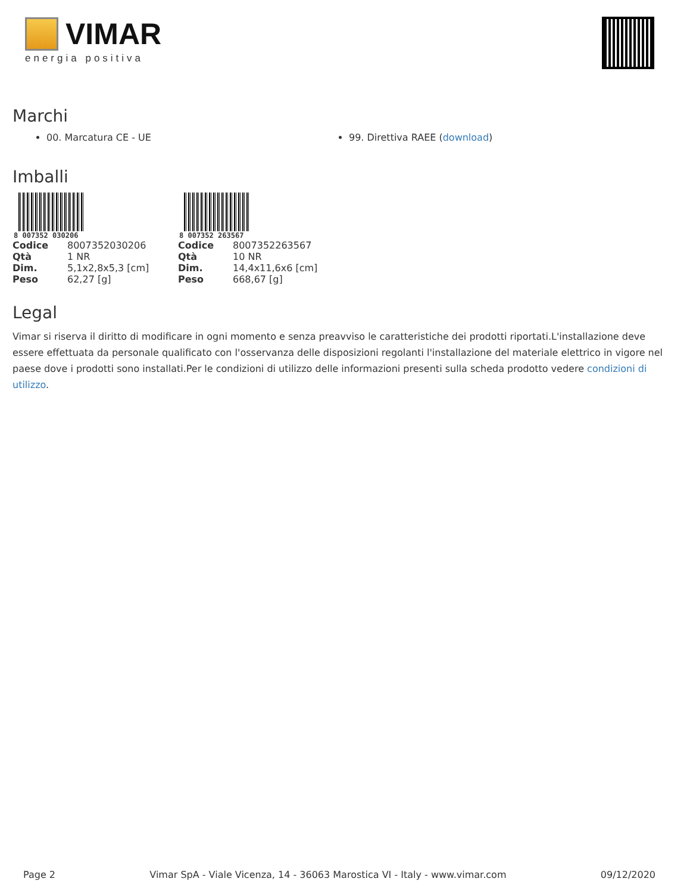VIMAR
energia positiva
Marchi
00. Marcatura CE - UE 99. Direttiva RAEE (download)
Imballi
8 007352 030206
| Codice | 8007352030206 |
| Qtà | 1 NR |
| Dim. | 5,1x2,8x5,3 [cm] |
| Peso | 62,27 [g] |
8 007352 263567
| Codice | 8007352263567 |
| Qtà | 10 NR |
| Dim. | 14,4x11,6x6 [cm] |
| Peso | 668,67 [g] |
Legal
Vimar si riserva il diritto di modificare in ogni momento e senza preavviso le caratteristiche dei prodotti riportati.L'installazione deve essere effettuata da personale qualificato con l'osservanza delle disposizioni regolanti l'installazione del materiale elettrico in vigore nel paese dove i prodotti sono installati.Per le condizioni di utilizzo delle informazioni presenti sulla scheda prodotto vedere condizioni di utilizzo.
Page 2 Vimar SpA - Viale Vicenza, 14 - 36063 Marostica VI - Italy - www.vimar.com 09/12/2020